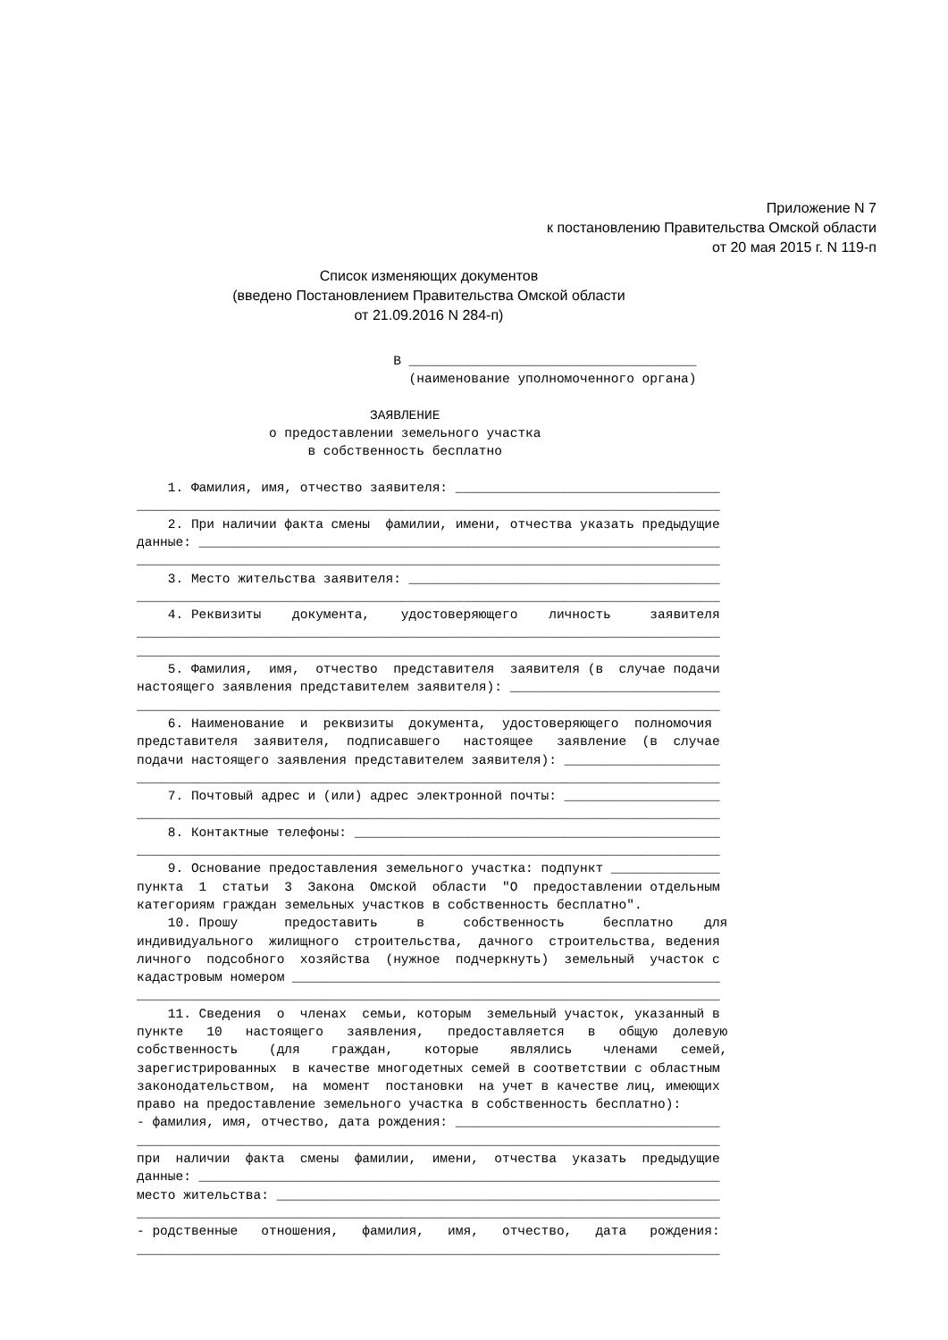Приложение N 7
к постановлению Правительства Омской области
от 20 мая 2015 г. N 119-п
Список изменяющих документов
(введено Постановлением Правительства Омской области
от 21.09.2016 N 284-п)
В _____________________________________ (наименование уполномоченного органа) ЗАЯВЛЕНИЕ о предоставлении земельного участка в собственность бесплатно 1. Фамилия, имя, отчество заявителя: __________________________________ ___________________________________________________________________________ 2. При наличии факта смены фамилии, имени, отчества указать предыдущие данные: ___________________________________________________________________ ___________________________________________________________________________ 3. Место жительства заявителя: ________________________________________ ___________________________________________________________________________ 4. Реквизиты документа, удостоверяющего личность заявителя ___________________________________________________________________________ ___________________________________________________________________________ 5. Фамилия, имя, отчество представителя заявителя (в случае подачи настоящего заявления представителем заявителя): ___________________________ ___________________________________________________________________________ 6. Наименование и реквизиты документа, удостоверяющего полномочия представителя заявителя, подписавшего настоящее заявление (в случае подачи настоящего заявления представителем заявителя): ____________________ ___________________________________________________________________________ 7. Почтовый адрес и (или) адрес электронной почты: ____________________ ___________________________________________________________________________ 8. Контактные телефоны: _______________________________________________ ___________________________________________________________________________ 9. Основание предоставления земельного участка: подпункт ______________ пункта 1 статьи 3 Закона Омской области "О предоставлении отдельным категориям граждан земельных участков в собственность бесплатно". 10. Прошу предоставить в собственность бесплатно для индивидуального жилищного строительства, дачного строительства, ведения личного подсобного хозяйства (нужное подчеркнуть) земельный участок с кадастровым номером _______________________________________________________ ___________________________________________________________________________ 11. Сведения о членах семьи, которым земельный участок, указанный в пункте 10 настоящего заявления, предоставляется в общую долевую собственность (для граждан, которые являлись членами семей, зарегистрированных в качестве многодетных семей в соответствии с областным законодательством, на момент постановки на учет в качестве лиц, имеющих право на предоставление земельного участка в собственность бесплатно): - фамилия, имя, отчество, дата рождения: __________________________________ ___________________________________________________________________________ при наличии факта смены фамилии, имени, отчества указать предыдущие данные: ___________________________________________________________________ место жительства: _________________________________________________________ ___________________________________________________________________________ - родственные отношения, фамилия, имя, отчество, дата рождения: ___________________________________________________________________________